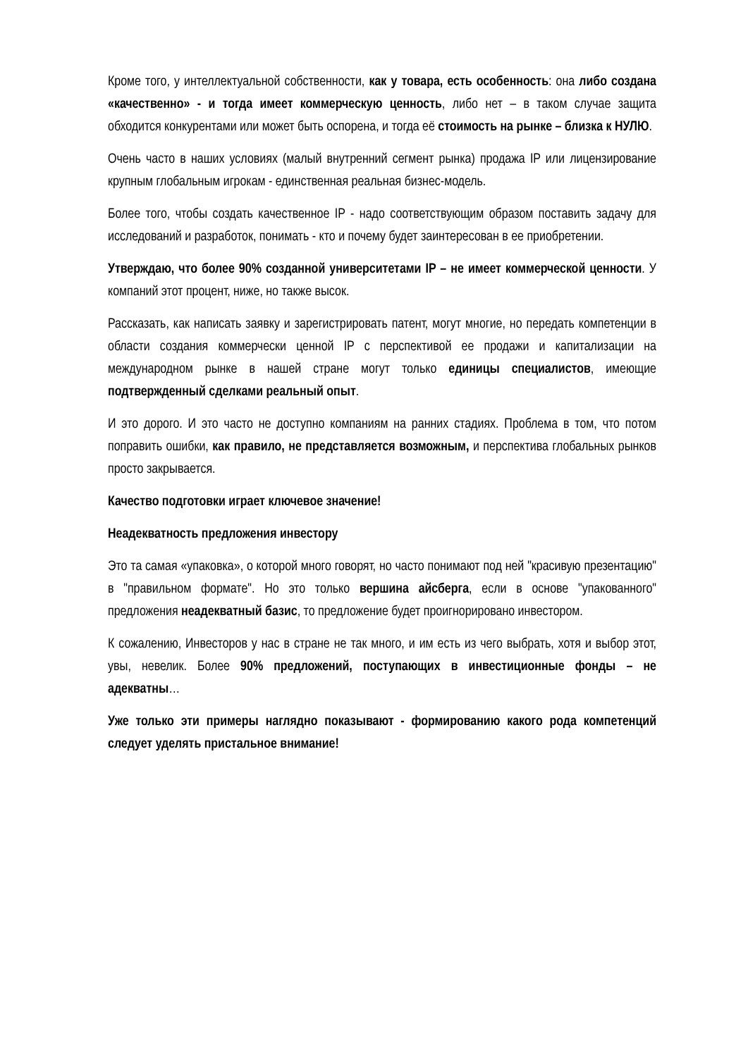Кроме того, у интеллектуальной собственности, как у товара, есть особенность: она либо создана «качественно» - и тогда имеет коммерческую ценность, либо нет – в таком случае защита обходится конкурентами или может быть оспорена, и тогда её стоимость на рынке – близка к НУЛЮ.
Очень часто в наших условиях (малый внутренний сегмент рынка) продажа IP или лицензирование крупным глобальным игрокам - единственная реальная бизнес-модель.
Более того, чтобы создать качественное IP - надо соответствующим образом поставить задачу для исследований и разработок, понимать - кто и почему будет заинтересован в ее приобретении.
Утверждаю, что более 90% созданной университетами IP – не имеет коммерческой ценности. У компаний этот процент, ниже, но также высок.
Рассказать, как написать заявку и зарегистрировать патент, могут многие, но передать компетенции в области создания коммерчески ценной IP с перспективой ее продажи и капитализации на международном рынке в нашей стране могут только единицы специалистов, имеющие подтвержденный сделками реальный опыт.
И это дорого. И это часто не доступно компаниям на ранних стадиях. Проблема в том, что потом поправить ошибки, как правило, не представляется возможным, и перспектива глобальных рынков просто закрывается.
Качество подготовки играет ключевое значение!
Неадекватность предложения инвестору
Это та самая «упаковка», о которой много говорят, но часто понимают под ней "красивую презентацию" в "правильном формате". Но это только вершина айсберга, если в основе "упакованного" предложения неадекватный базис, то предложение будет проигнорировано инвестором.
К сожалению, Инвесторов у нас в стране не так много, и им есть из чего выбрать, хотя и выбор этот, увы, невелик. Более 90% предложений, поступающих в инвестиционные фонды – не адекватны…
Уже только эти примеры наглядно показывают - формированию какого рода компетенций следует уделять пристальное внимание!